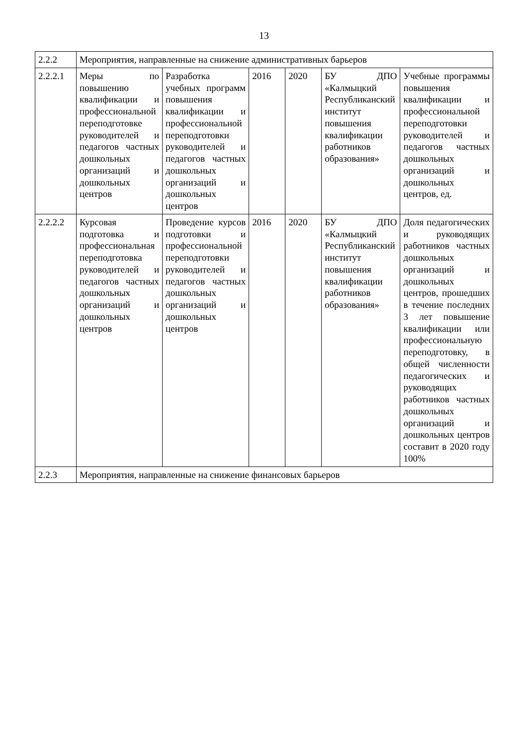13
| 2.2.2 | Мероприятия, направленные на снижение административных барьеров | | | | | |
| 2.2.2.1 | Меры по повышению квалификации и профессиональной переподготовке руководителей и педагогов частных дошкольных организаций и дошкольных центров | Разработка учебных программ повышения квалификации и профессиональной переподготовки руководителей и педагогов частных дошкольных организаций и дошкольных центров | 2016 | 2020 | БУ ДПО «Калмыцкий Республиканский институт повышения квалификации работников образования» | Учебные программы повышения квалификации и профессиональной переподготовки руководителей и педагогов частных дошкольных организаций и дошкольных центров, ед. |
| 2.2.2.2 | Курсовая подготовка и профессиональная переподготовка руководителей и педагогов частных дошкольных организаций и дошкольных центров | Проведение курсов подготовки и профессиональной переподготовки руководителей и педагогов частных дошкольных организаций и дошкольных центров | 2016 | 2020 | БУ ДПО «Калмыцкий Республиканский институт повышения квалификации работников образования» | Доля педагогических и руководящих работников частных дошкольных организаций и дошкольных центров, прошедших в течение последних 3 лет повышение квалификации или профессиональную переподготовку, в общей численности педагогических и руководящих работников частных дошкольных организаций и дошкольных центров составит в 2020 году 100% |
| 2.2.3 | Мероприятия, направленные на снижение финансовых барьеров | | | | | |